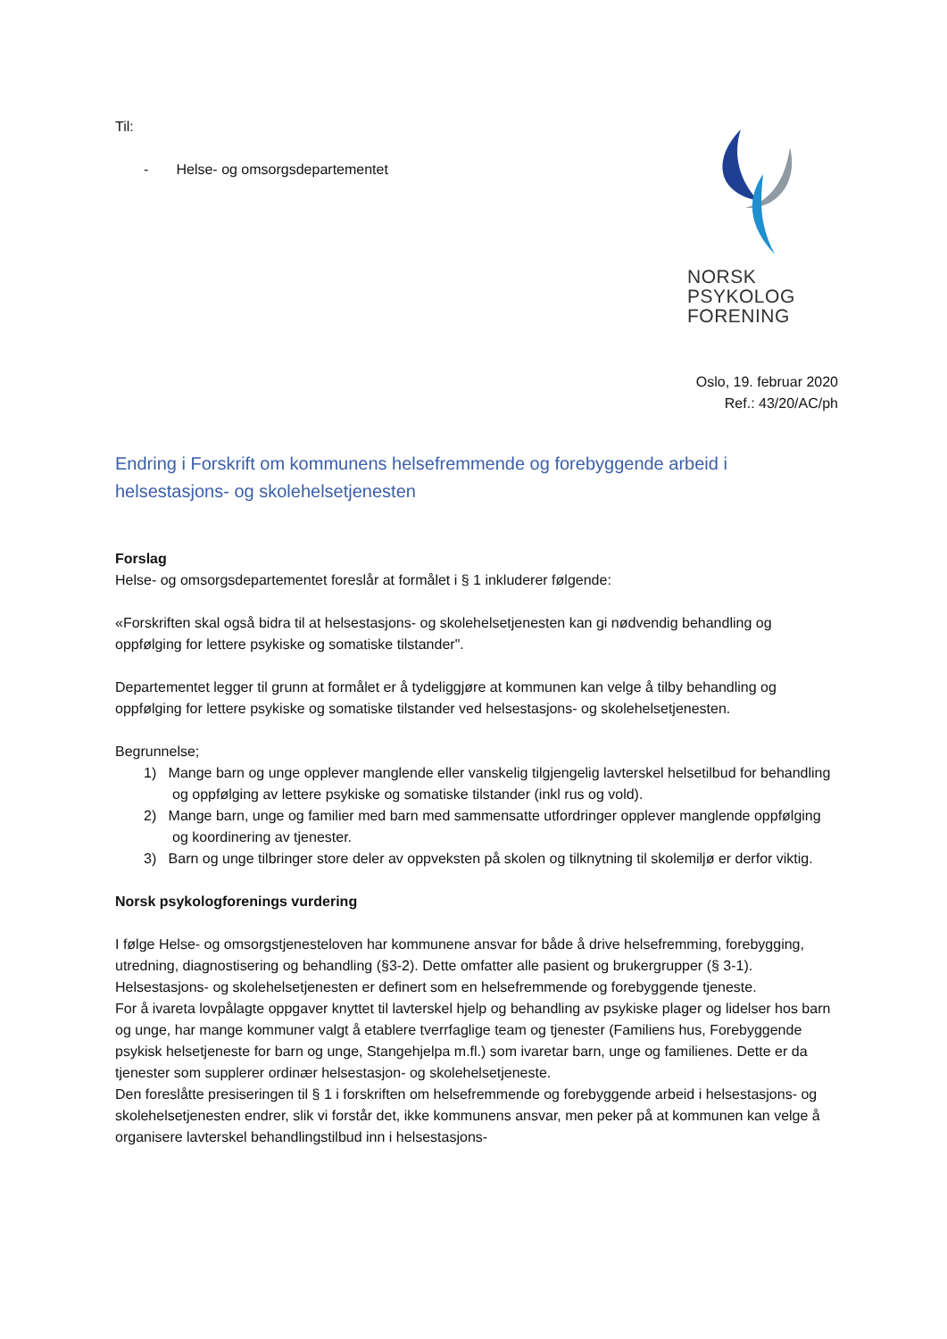NORSK
PSYKOLOG
FORENING
Til:
- Helse- og omsorgsdepartementet
Oslo, 19. februar 2020
Ref.: 43/20/AC/ph
Endring i Forskrift om kommunens helsefremmende og forebyggende arbeid i helsestasjons- og skolehelsetjenesten
Forslag
Helse- og omsorgsdepartementet foreslår at formålet i § 1 inkluderer følgende:
«Forskriften skal også bidra til at helsestasjons- og skolehelsetjenesten kan gi nødvendig behandling og oppfølging for lettere psykiske og somatiske tilstander".
Departementet legger til grunn at formålet er å tydeliggjøre at kommunen kan velge å tilby behandling og oppfølging for lettere psykiske og somatiske tilstander ved helsestasjons- og skolehelsetjenesten.
Begrunnelse;
1) Mange barn og unge opplever manglende eller vanskelig tilgjengelig lavterskel helsetilbud for behandling og oppfølging av lettere psykiske og somatiske tilstander (inkl rus og vold).
2) Mange barn, unge og familier med barn med sammensatte utfordringer opplever manglende oppfølging og koordinering av tjenester.
3) Barn og unge tilbringer store deler av oppveksten på skolen og tilknytning til skolemiljø er derfor viktig.
Norsk psykologforenings vurdering
I følge Helse- og omsorgstjenesteloven har kommunene ansvar for både å drive helsefremming, forebygging, utredning, diagnostisering og behandling (§3-2). Dette omfatter alle pasient og brukergrupper (§ 3-1). Helsestasjons- og skolehelsetjenesten er definert som en helsefremmende og forebyggende tjeneste.
For å ivareta lovpålagte oppgaver knyttet til lavterskel hjelp og behandling av psykiske plager og lidelser hos barn og unge, har mange kommuner valgt å etablere tverrfaglige team og tjenester (Familiens hus, Forebyggende psykisk helsetjeneste for barn og unge, Stangehjelpa m.fl.) som ivaretar barn, unge og familienes. Dette er da tjenester som supplerer ordinær helsestasjon- og skolehelsetjeneste.
Den foreslåtte presiseringen til § 1 i forskriften om helsefremmende og forebyggende arbeid i helsestasjons- og skolehelsetjenesten endrer, slik vi forstår det, ikke kommunens ansvar, men peker på at kommunen kan velge å organisere lavterskel behandlingstilbud inn i helsestasjons-